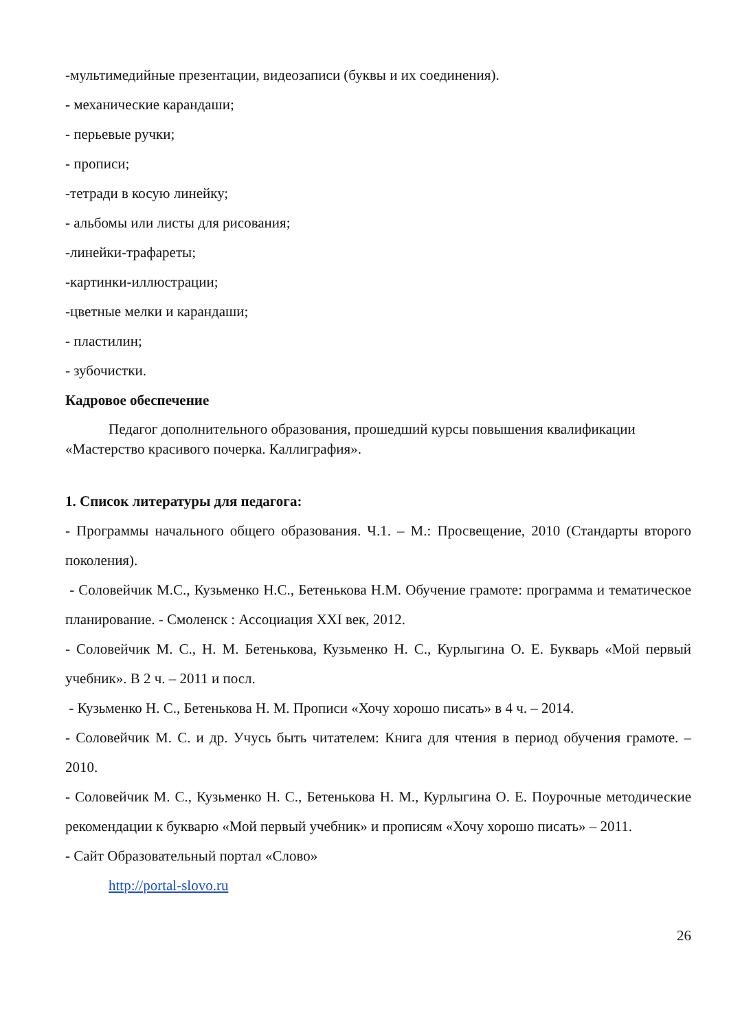-мультимедийные презентации, видеозаписи (буквы и их соединения).
- механические карандаши;
- перьевые ручки;
- прописи;
-тетради в косую линейку;
- альбомы или листы для рисования;
-линейки-трафареты;
-картинки-иллюстрации;
-цветные мелки и карандаши;
- пластилин;
- зубочистки.
Кадровое обеспечение
Педагог дополнительного образования, прошедший курсы повышения квалификации «Мастерство красивого почерка. Каллиграфия».
1. Список литературы для педагога:
- Программы начального общего образования. Ч.1. – М.: Просвещение, 2010 (Стандарты второго поколения).
- Соловейчик М.С., Кузьменко Н.С., Бетенькова Н.М. Обучение грамоте: программа и тематическое планирование. - Смоленск : Ассоциация XXI век, 2012.
- Соловейчик М. С., Н. М. Бетенькова, Кузьменко Н. С., Курлыгина О. Е. Букварь «Мой первый учебник». В 2 ч. – 2011 и посл.
- Кузьменко Н. С., Бетенькова Н. М. Прописи «Хочу хорошо писать» в 4 ч. – 2014.
- Соловейчик М. С. и др. Учусь быть читателем: Книга для чтения в период обучения грамоте. – 2010.
- Соловейчик М. С., Кузьменко Н. С., Бетенькова Н. М., Курлыгина О. Е. Поурочные методические рекомендации к букварю «Мой первый учебник» и прописям «Хочу хорошо писать» – 2011.
- Сайт Образовательный портал «Слово»
http://portal-slovo.ru
26